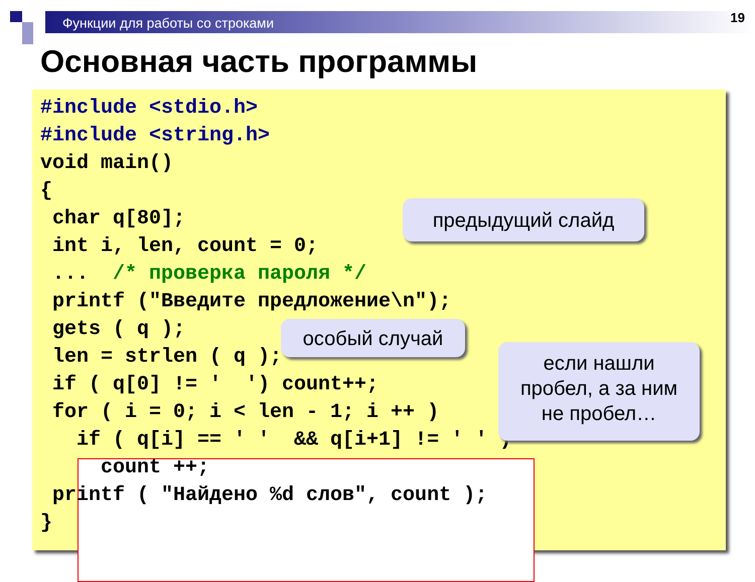Функции для работы со строками 19
Основная часть программы
#include <stdio.h>
#include <string.h>
void main()
{
 char q[80];
 int i, len, count = 0;
 ...  /* проверка пароля */
 printf ("Введите предложение\n");
 gets ( q );
 len = strlen ( q );
 if ( q[0] != '  ') count++;
 for ( i = 0; i < len - 1; i ++ )
   if ( q[i] == ' '  && q[i+1] != ' ' )
     count ++;
 printf ( "Найдено %d слов", count );
}
предыдущий слайд
особый случай
если нашли
пробел, а за ним
не пробел…